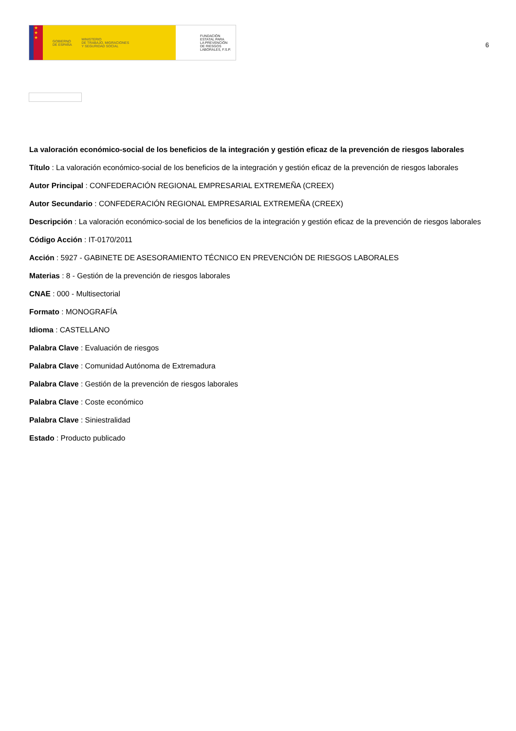★
★
★
GOBIERNO
DE ESPAÑA MINISTERIO
DE TRABAJO, MIGRACIONES
Y SEGURIDAD SOCIAL
FUNDACIÓN
ESTATAL PARA
LA PREVENCIÓN
DE RIESGOS
LABORALES, F.S.P.
6
La valoración económico-social de los beneficios de la integración y gestión eficaz de la prevención de riesgos laborales
Título : La valoración económico-social de los beneficios de la integración y gestión eficaz de la prevención de riesgos laborales
Autor Principal : CONFEDERACIÓN REGIONAL EMPRESARIAL EXTREMEÑA (CREEX)
Autor Secundario : CONFEDERACIÓN REGIONAL EMPRESARIAL EXTREMEÑA (CREEX)
Descripción : La valoración económico-social de los beneficios de la integración y gestión eficaz de la prevención de riesgos laborales
Código Acción : IT-0170/2011
Acción : 5927 - GABINETE DE ASESORAMIENTO TÉCNICO EN PREVENCIÓN DE RIESGOS LABORALES
Materias : 8 - Gestión de la prevención de riesgos laborales
CNAE : 000 - Multisectorial
Formato : MONOGRAFÍA
Idioma : CASTELLANO
Palabra Clave : Evaluación de riesgos
Palabra Clave : Comunidad Autónoma de Extremadura
Palabra Clave : Gestión de la prevención de riesgos laborales
Palabra Clave : Coste económico
Palabra Clave : Siniestralidad
Estado : Producto publicado